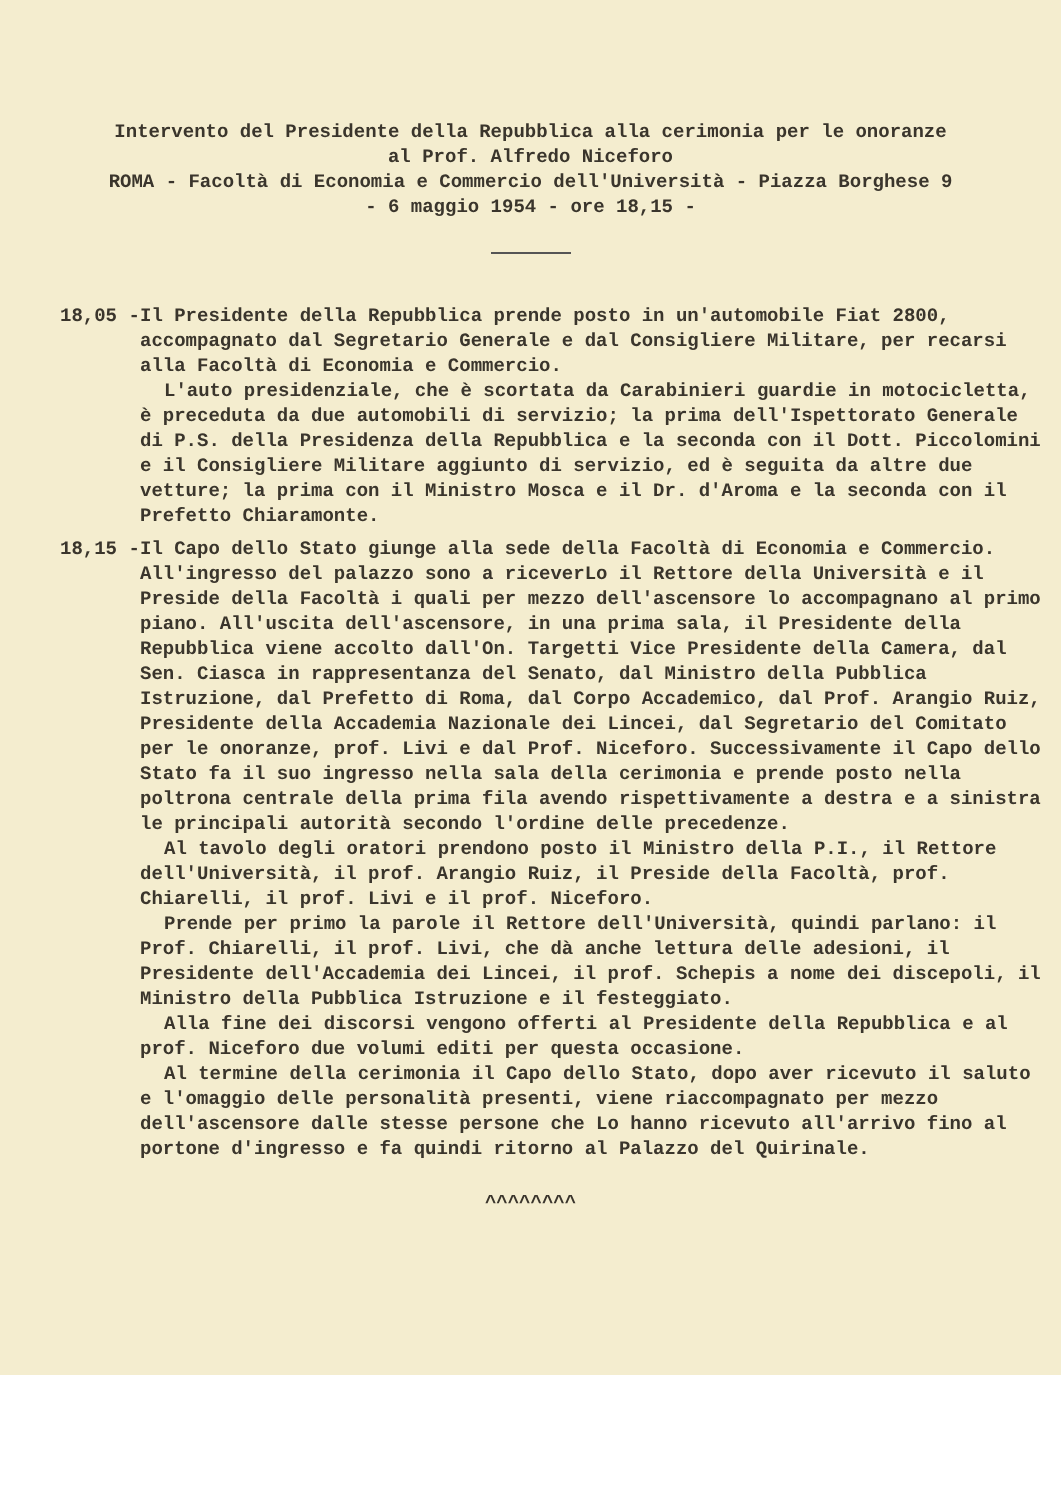Intervento del Presidente della Repubblica alla cerimonia per le onoranze
al Prof. Alfredo Niceforo
ROMA - Facoltà di Economia e Commercio dell'Università - Piazza Borghese 9
- 6 maggio 1954 - ore 18,15 -
18,05 - Il Presidente della Repubblica prende posto in un'automobile Fiat 2800, accompagnato dal Segretario Generale e dal Consigliere Militare, per recarsi alla Facoltà di Economia e Commercio.
L'auto presidenziale, che è scortata da Carabinieri guardie in motocicletta, è preceduta da due automobili di servizio; la prima dell'Ispettorato Generale di P.S. della Presidenza della Repubblica e la seconda con il Dott. Piccolomini e il Consigliere Militare aggiunto di servizio, ed è seguita da altre due vetture; la prima con il Ministro Mosca e il Dr. d'Aroma e la seconda con il Prefetto Chiaramonte.
18,15 - Il Capo dello Stato giunge alla sede della Facoltà di Economia e Commercio. All'ingresso del palazzo sono a riceverLo il Rettore della Università e il Preside della Facoltà i quali per mezzo dell'ascensore lo accompagnano al primo piano. All'uscita dell'ascensore, in una prima sala, il Presidente della Repubblica viene accolto dall'On. Targetti Vice Presidente della Camera, dal Sen. Ciasca in rappresentanza del Senato, dal Ministro della Pubblica Istruzione, dal Prefetto di Roma, dal Corpo Accademico, dal Prof. Arangio Ruiz, Presidente della Accademia Nazionale dei Lincei, dal Segretario del Comitato per le onoranze, prof. Livi e dal Prof. Niceforo. Successivamente il Capo dello Stato fa il suo ingresso nella sala della cerimonia e prende posto nella poltrona centrale della prima fila avendo rispettivamente a destra e a sinistra le principali autorità secondo l'ordine delle precedenze.
Al tavolo degli oratori prendono posto il Ministro della P.I., il Rettore dell'Università, il prof. Arangio Ruiz, il Preside della Facoltà, prof. Chiarelli, il prof. Livi e il prof. Niceforo.
Prende per primo la parole il Rettore dell'Università, quindi parlano: il Prof. Chiarelli, il prof. Livi, che dà anche lettura delle adesioni, il Presidente dell'Accademia dei Lincei, il prof. Schepis a nome dei discepoli, il Ministro della Pubblica Istruzione e il festeggiato.
Alla fine dei discorsi vengono offerti al Presidente della Repubblica e al prof. Niceforo due volumi editi per questa occasione.
Al termine della cerimonia il Capo dello Stato, dopo aver ricevuto il saluto e l'omaggio delle personalità presenti, viene riaccompagnato per mezzo dell'ascensore dalle stesse persone che Lo hanno ricevuto all'arrivo fino al portone d'ingresso e fa quindi ritorno al Palazzo del Quirinale.
^^^^^^^^